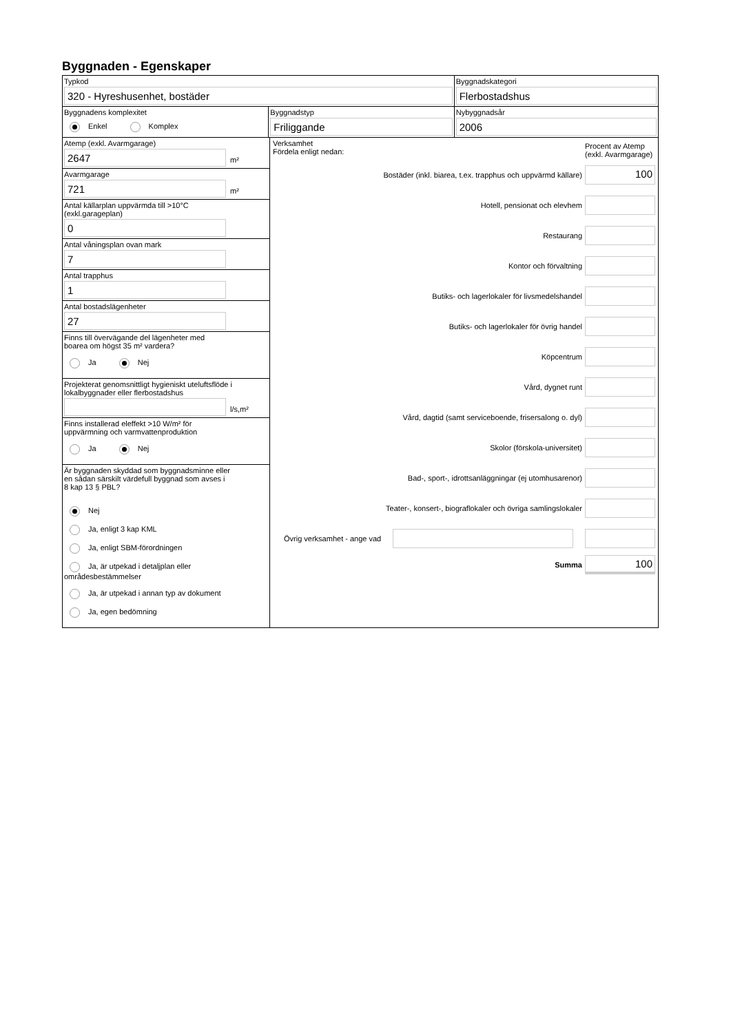Byggnaden - Egenskaper
Typkod
320 - Hyreshusenhet, bostäder
Byggnadskategori
Flerbostadshus
Byggnadens komplexitet
Enkel Komplex
Byggnadstyp
Friliggande
Nybyggnadsår
2006
Atemp (exkl. Avarmgarage)
2647
m²
Avarmgarage
721
m²
Antal källarplan uppvärmda till >10°C
(exkl.garageplan)
0
Antal våningsplan ovan mark
7
Antal trapphus
1
Antal bostadslägenheter
27
Finns till övervägande del lägenheter med
boarea om högst 35 m² vardera?
Ja Nej
Projekterat genomsnittligt hygieniskt uteluftsflöde i
lokalbyggnader eller flerbostadshus
l/s,m²
Finns installerad eleffekt >10 W/m² för
uppvärmning och varmvattenproduktion
Ja Nej
Är byggnaden skyddad som byggnadsminne eller
en sådan särskilt värdefull byggnad som avses i
8 kap 13 § PBL?
Nej
Ja, enligt 3 kap KML
Ja, enligt SBM-förordningen
Ja, är utpekad i detaljplan eller områdesbestämmelser
Ja, är utpekad i annan typ av dokument
Ja, egen bedömning
Verksamhet
Fördela enligt nedan:
Procent av Atemp (exkl. Avarmgarage)
Bostäder (inkl. biarea, t.ex. trapphus och uppvärmd källare)
100
Hotell, pensionat och elevhem
Restaurang
Kontor och förvaltning
Butiks- och lagerlokaler för livsmedelshandel
Butiks- och lagerlokaler för övrig handel
Köpcentrum
Vård, dygnet runt
Vård, dagtid (samt serviceboende, frisersalong o. dyl)
Skolor (förskola-universitet)
Bad-, sport-, idrottsanläggningar (ej utomhusarenor)
Teater-, konsert-, biograflokaler och övriga samlingslokaler
Övrig verksamhet - ange vad
Summa
100